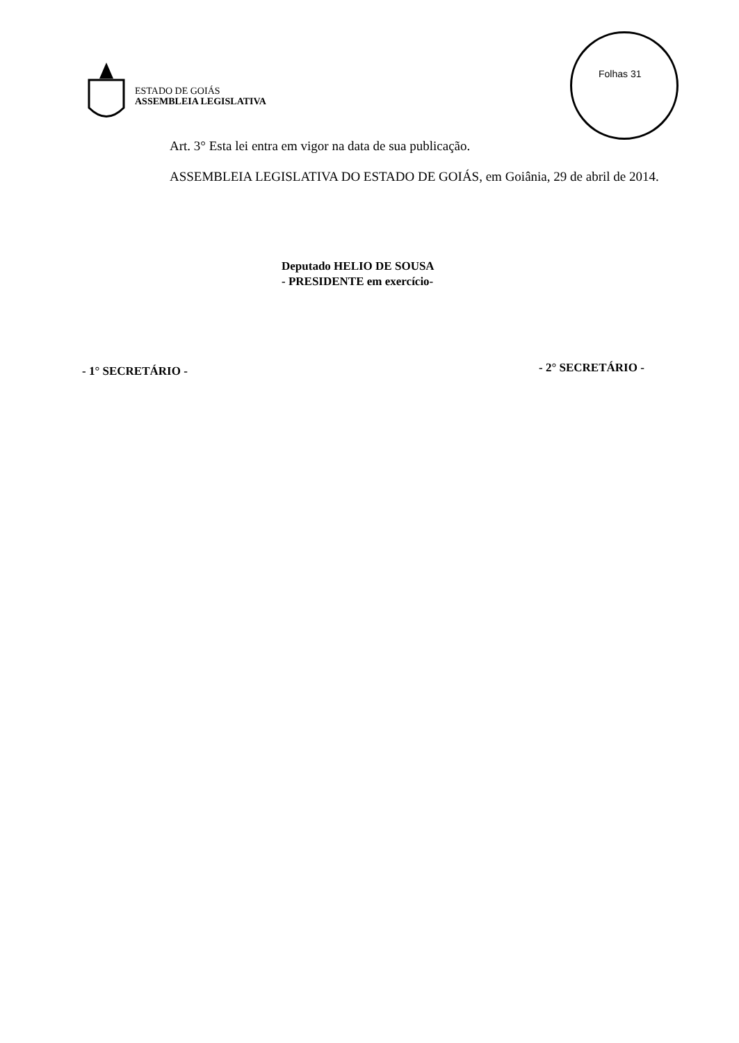ESTADO DE GOIÁS
ASSEMBLEIA LEGISLATIVA
Folhas 31
Art. 3° Esta lei entra em vigor na data de sua publicação.
ASSEMBLEIA LEGISLATIVA DO ESTADO DE GOIÁS, em Goiânia, 29 de abril de 2014.
Deputado HELIO DE SOUSA
- PRESIDENTE em exercício-
- 1° SECRETÁRIO - - 2° SECRETÁRIO -